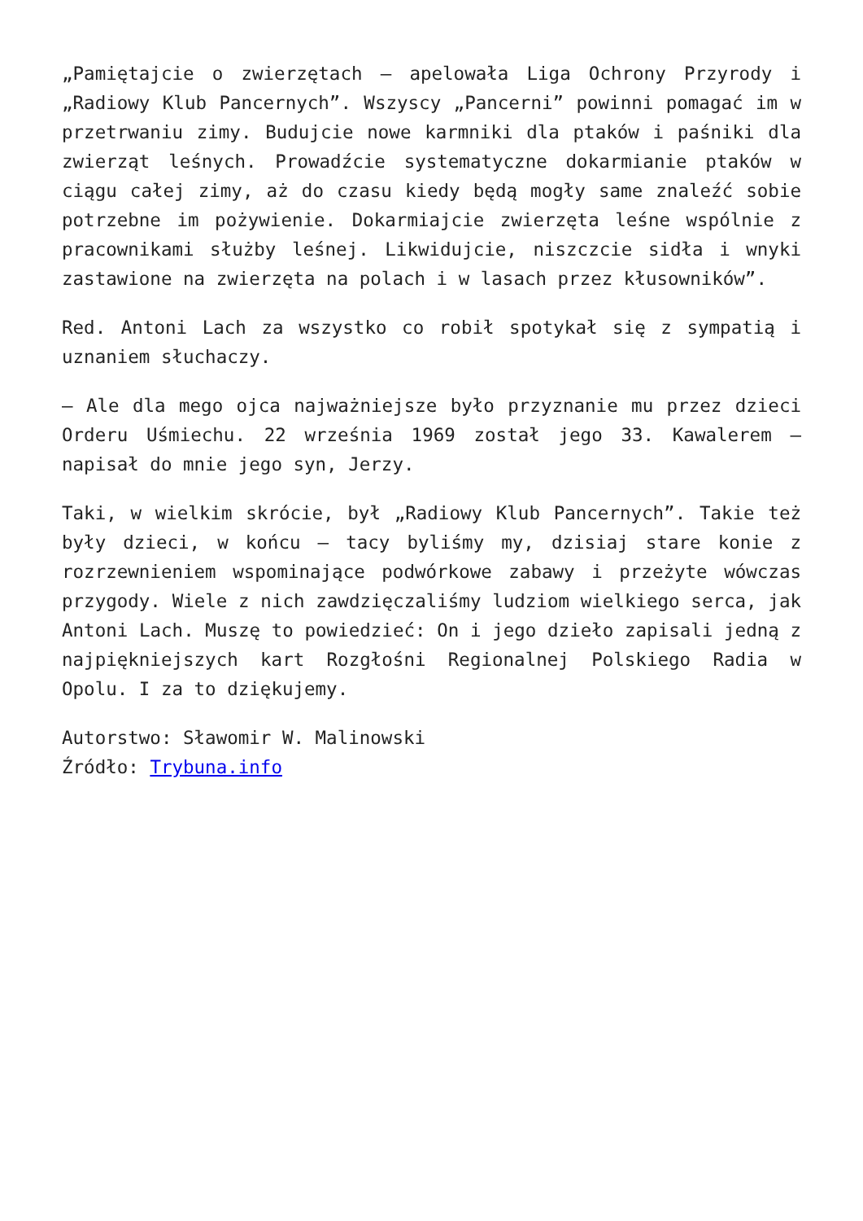„Pamiętajcie o zwierzętach – apelowała Liga Ochrony Przyrody i „Radiowy Klub Pancernych”. Wszyscy „Pancerni” powinni pomagać im w przetrwaniu zimy. Budujcie nowe karmniki dla ptaków i paśniki dla zwierząt leśnych. Prowadźcie systematyczne dokarmianie ptaków w ciągu całej zimy, aż do czasu kiedy będą mogły same znaleźć sobie potrzebne im pożywienie. Dokarmiajcie zwierzęta leśne wspólnie z pracownikami służby leśnej. Likwidujcie, niszczcie sidła i wnyki zastawione na zwierzęta na polach i w lasach przez kłusowników”.
Red. Antoni Lach za wszystko co robił spotykał się z sympatią i uznaniem słuchaczy.
– Ale dla mego ojca najważniejsze było przyznanie mu przez dzieci Orderu Uśmiechu. 22 września 1969 został jego 33. Kawalerem – napisał do mnie jego syn, Jerzy.
Taki, w wielkim skrócie, był „Radiowy Klub Pancernych”. Takie też były dzieci, w końcu – tacy byliśmy my, dzisiaj stare konie z rozrzewnieniem wspominające podwórkowe zabawy i przeżyte wówczas przygody. Wiele z nich zawdzięczaliśmy ludziom wielkiego serca, jak Antoni Lach. Muszę to powiedzieć: On i jego dzieło zapisali jedną z najpiękniejszych kart Rozgłośni Regionalnej Polskiego Radia w Opolu. I za to dziękujemy.
Autorstwo: Sławomir W. Malinowski
Źródło: Trybuna.info